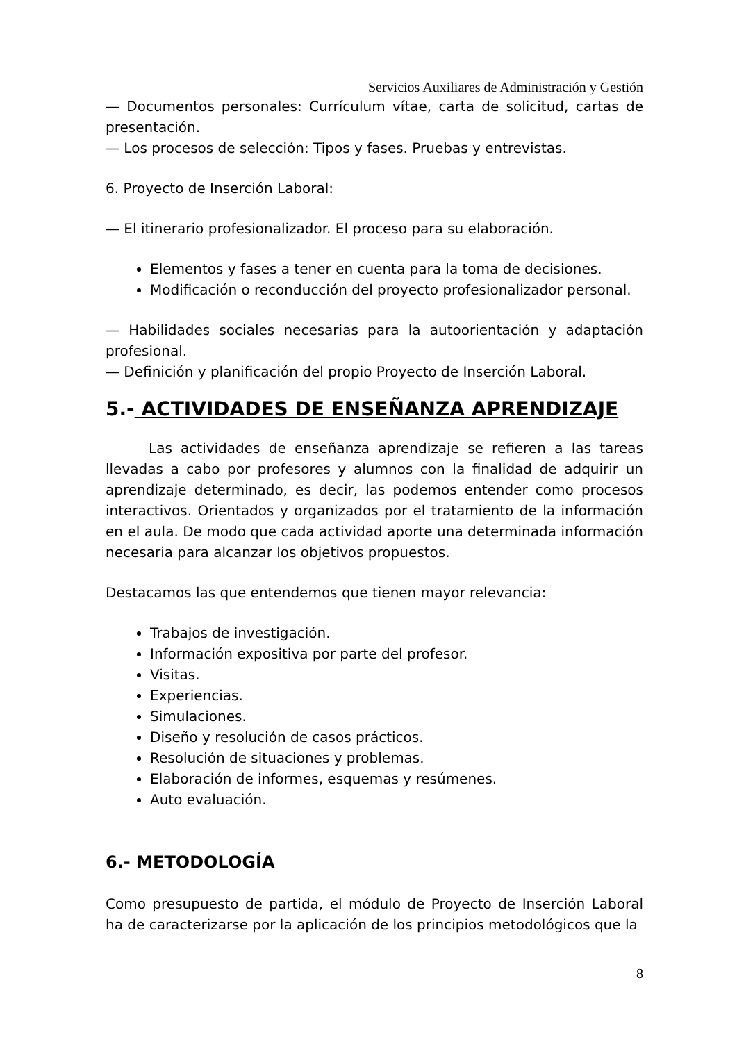Servicios Auxiliares de Administración y Gestión
— Documentos personales: Currículum vítae, carta de solicitud, cartas de presentación.
— Los procesos de selección: Tipos y fases. Pruebas y entrevistas.
6. Proyecto de Inserción Laboral:
— El itinerario profesionalizador. El proceso para su elaboración.
Elementos y fases a tener en cuenta para la toma de decisiones.
Modificación o reconducción del proyecto profesionalizador personal.
— Habilidades sociales necesarias para la autoorientación y adaptación profesional.
— Definición y planificación del propio Proyecto de Inserción Laboral.
5.- ACTIVIDADES DE ENSEÑANZA APRENDIZAJE
Las actividades de enseñanza aprendizaje se refieren a las tareas llevadas a cabo por profesores y alumnos con la finalidad de adquirir un aprendizaje determinado, es decir, las podemos entender como procesos interactivos. Orientados y organizados por el tratamiento de la información en el aula. De modo que cada actividad aporte una determinada información necesaria para alcanzar los objetivos propuestos.
Destacamos las que entendemos que tienen mayor relevancia:
Trabajos de investigación.
Información expositiva por parte del profesor.
Visitas.
Experiencias.
Simulaciones.
Diseño y resolución de casos prácticos.
Resolución de situaciones y problemas.
Elaboración de informes, esquemas y resúmenes.
Auto evaluación.
6.- METODOLOGÍA
Como presupuesto de partida, el módulo de Proyecto de Inserción Laboral ha de caracterizarse por la aplicación de los principios metodológicos que la
8